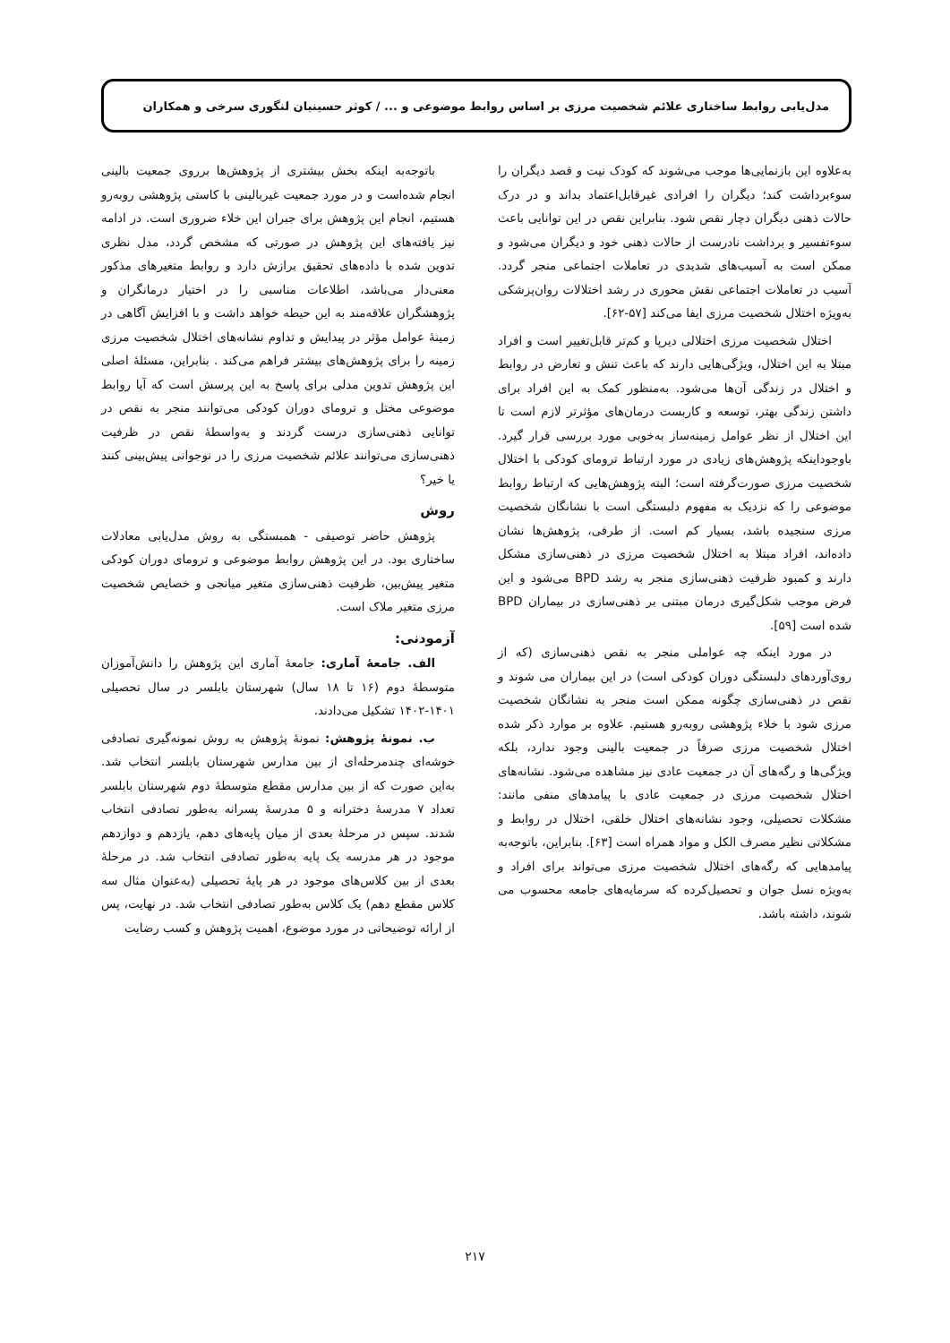مدل‌یابی روابط ساختاری علائم شخصیت مرزی بر اساس روابط موضوعی و ... / کوثر حسینیان لنگوری سرخی و همکاران
به‌علاوه این بازنمایی‌ها موجب می‌شوند که کودک نیت و قصد دیگران را سوءبرداشت کند؛ دیگران را افرادی غیرقابل‌اعتماد بداند و در درک حالات ذهنی دیگران دچار نقص شود. بنابراین نقص در این توانایی باعث سوءتفسیر و برداشت نادرست از حالات ذهنی خود و دیگران می‌شود و ممکن است به آسیب‌های شدیدی در تعاملات اجتماعی منجر گردد. آسیب در تعاملات اجتماعی نقش محوری در رشد اختلالات روان‌پزشکی به‌ویژه اختلال شخصیت مرزی ایفا می‌کند [۵۷-۶۲].
اختلال شخصیت مرزی اختلالی دیرپا و کم‌تر قابل‌تغییر است و افراد مبتلا به این اختلال، ویژگی‌هایی دارند که باعث تنش و تعارض در روابط و اختلال در زندگی آن‌ها می‌شود. به‌منظور کمک به این افراد برای داشتن زندگی بهتر، توسعه و کاربست درمان‌های مؤثرتر لازم است تا این اختلال از نظر عوامل زمینه‌ساز به‌خوبی مورد بررسی قرار گیرد. باوجوداینکه پژوهش‌های زیادی در مورد ارتباط ترومای کودکی با اختلال شخصیت مرزی صورت‌گرفته است؛ البته پژوهش‌هایی که ارتباط روابط موضوعی را که نزدیک به مفهوم دلبستگی است با نشانگان شخصیت مرزی سنجیده باشد، بسیار کم است. از طرفی، پژوهش‌ها نشان داده‌اند، افراد مبتلا به اختلال شخصیت مرزی در ذهنی‌سازی مشکل دارند و کمبود ظرفیت ذهنی‌سازی منجر به رشد BPD می‌شود و این فرض موجب شکل‌گیری درمان مبتنی بر ذهنی‌سازی در بیماران BPD شده است [۵۹].
در مورد اینکه چه عواملی منجر به نقص ذهنی‌سازی (که از روی‌آوردهای دلبستگی دوران کودکی است) در این بیماران می شوند و نقص در ذهنی‌سازی چگونه ممکن است منجر به نشانگان شخصیت مرزی شود با خلاء پژوهشی روبه‌رو هستیم. علاوه بر موارد ذکر شده اختلال شخصیت مرزی صرفاً در جمعیت بالینی وجود ندارد، بلکه ویژگی‌ها و رگه‌های آن در جمعیت عادی نیز مشاهده می‌شود. نشانه‌های اختلال شخصیت مرزی در جمعیت عادی با پیامدهای منفی مانند: مشکلات تحصیلی، وجود نشانه‌های اختلال خلقی، اختلال در روابط و مشکلاتی نظیر مصرف الکل و مواد همراه است [۶۳]. بنابراین، باتوجه‌به پیامدهایی که رگه‌های اختلال شخصیت مرزی می‌تواند برای افراد و به‌ویژه نسل جوان و تحصیل‌کرده که سرمایه‌های جامعه محسوب می شوند، داشته باشد.
باتوجه‌به اینکه بخش بیشتری از پژوهش‌ها برروی جمعیت بالینی انجام شده‌است و در مورد جمعیت غیربالینی با کاستی پژوهشی روبه‌رو هستیم، انجام این پژوهش برای جبران این خلاء ضروری است. در ادامه نیز یافته‌های این پژوهش در صورتی که مشخص گردد، مدل نظری تدوین شده با داده‌های تحقیق برازش دارد و روابط متغیرهای مذکور معنی‌دار می‌باشد، اطلاعات مناسبی را در اختیار درمانگران و پژوهشگران علاقه‌مند به این حیطه خواهد داشت و با افزایش آگاهی در زمینهٔ عوامل مؤثر در پیدایش و تداوم نشانه‌های اختلال شخصیت مرزی زمینه را برای پژوهش‌های بیشتر فراهم می‌کند . بنابراین، مسئلهٔ اصلی این پژوهش تدوین مدلی برای پاسخ به این پرسش است که آیا روابط موضوعی مختل و ترومای دوران کودکی می‌توانند منجر به نقص در توانایی ذهنی‌سازی درست گردند و به‌واسطهٔ نقص در ظرفیت ذهنی‌سازی می‌توانند علائم شخصیت مرزی را در نوجوانی پیش‌بینی کنند یا خیر؟
روش
پژوهش حاضر توصیفی - همبستگی به روش مدل‌یابی معادلات ساختاری بود. در این پژوهش روابط موضوعی و ترومای دوران کودکی متغیر پیش‌بین، ظرفیت ذهنی‌سازی متغیر میانجی و خصایص شخصیت مرزی متغیر ملاک است.
آزمودنی:
الف. جامعهٔ آماری: جامعهٔ آماری این پژوهش را دانش‌آموزان متوسطهٔ دوم (۱۶ تا ۱۸ سال) شهرستان بابلسر در سال تحصیلی ۱۴۰۱-۱۴۰۲ تشکیل می‌دادند.
ب. نمونهٔ پژوهش: نمونهٔ پژوهش به روش نمونه‌گیری تصادفی خوشه‌ای چندمرحله‌ای از بین مدارس شهرستان بابلسر انتخاب شد. به‌این صورت که از بین مدارس مقطع متوسطهٔ دوم شهرستان بابلسر تعداد ۷ مدرسهٔ دخترانه و ۵ مدرسهٔ پسرانه به‌طور تصادفی انتخاب شدند. سپس در مرحلهٔ بعدی از میان پایه‌های دهم، یازدهم و دوازدهم موجود در هر مدرسه یک پایه به‌طور تصادفی انتخاب شد. در مرحلهٔ بعدی از بین کلاس‌های موجود در هر پایهٔ تحصیلی (به‌عنوان مثال سه کلاس مقطع دهم) یک کلاس به‌طور تصادفی انتخاب شد. در نهایت، پس از ارائه توضیحاتی در مورد موضوع، اهمیت پژوهش و کسب رضایت
۲۱۷